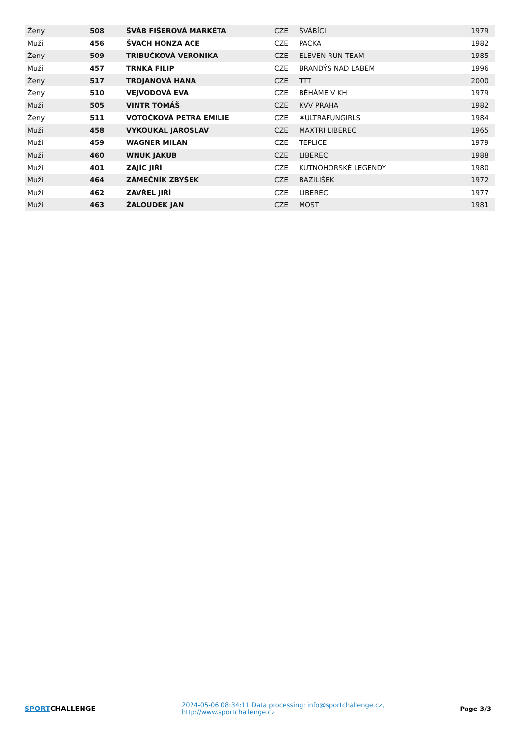| Ženy | 508 | ŠVÁB FIŠEROVÁ MARKÉTA | CZE | ŠVÁBÍCI | 1979 |
| Muži | 456 | ŠVACH HONZA ACE | CZE | PACKA | 1982 |
| Ženy | 509 | TRIBUČKOVÁ VERONIKA | CZE | ELEVEN RUN TEAM | 1985 |
| Muži | 457 | TRNKA FILIP | CZE | BRANDÝS NAD LABEM | 1996 |
| Ženy | 517 | TROJANOVÁ HANA | CZE | TTT | 2000 |
| Ženy | 510 | VEJVODOVÁ EVA | CZE | BĚHÁME V KH | 1979 |
| Muži | 505 | VINTR TOMÁŠ | CZE | KVV PRAHA | 1982 |
| Ženy | 511 | VOTOČKOVÁ PETRA EMILIE | CZE | #ULTRAFUNGIRLS | 1984 |
| Muži | 458 | VYKOUKAL JAROSLAV | CZE | MAXTRI LIBEREC | 1965 |
| Muži | 459 | WAGNER MILAN | CZE | TEPLICE | 1979 |
| Muži | 460 | WNUK JAKUB | CZE | LIBEREC | 1988 |
| Muži | 401 | ZAJÍC JIŘÍ | CZE | KUTNOHORSKÉ LEGENDY | 1980 |
| Muži | 464 | ZÁMEČNÍK ZBYŠEK | CZE | BAZILIŠEK | 1972 |
| Muži | 462 | ZAVŘEL JIŘÍ | CZE | LIBEREC | 1977 |
| Muži | 463 | ŽALOUDEK JAN | CZE | MOST | 1981 |
SPORTCHALLENGE
2024-05-06 08:34:11 Data processing: info@sportchallenge.cz, http://www.sportchallenge.cz
Page 3/3